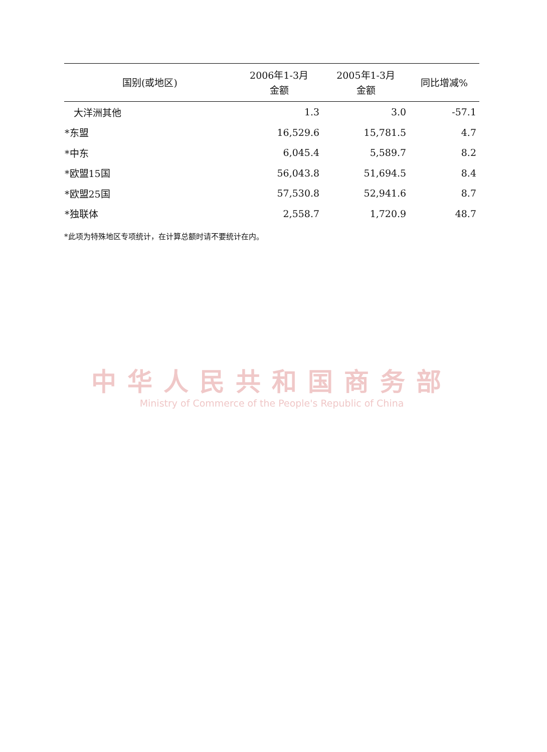| 国别(或地区) | 2006年1-3月 金额 | 2005年1-3月 金额 | 同比增减% |
| --- | --- | --- | --- |
| 大洋洲其他 | 1.3 | 3.0 | -57.1 |
| *东盟 | 16,529.6 | 15,781.5 | 4.7 |
| *中东 | 6,045.4 | 5,589.7 | 8.2 |
| *欧盟15国 | 56,043.8 | 51,694.5 | 8.4 |
| *欧盟25国 | 57,530.8 | 52,941.6 | 8.7 |
| *独联体 | 2,558.7 | 1,720.9 | 48.7 |
*此项为特殊地区专项统计，在计算总额时请不要统计在内。
中华人民共和国商务部
Ministry of Commerce of the People's Republic of China